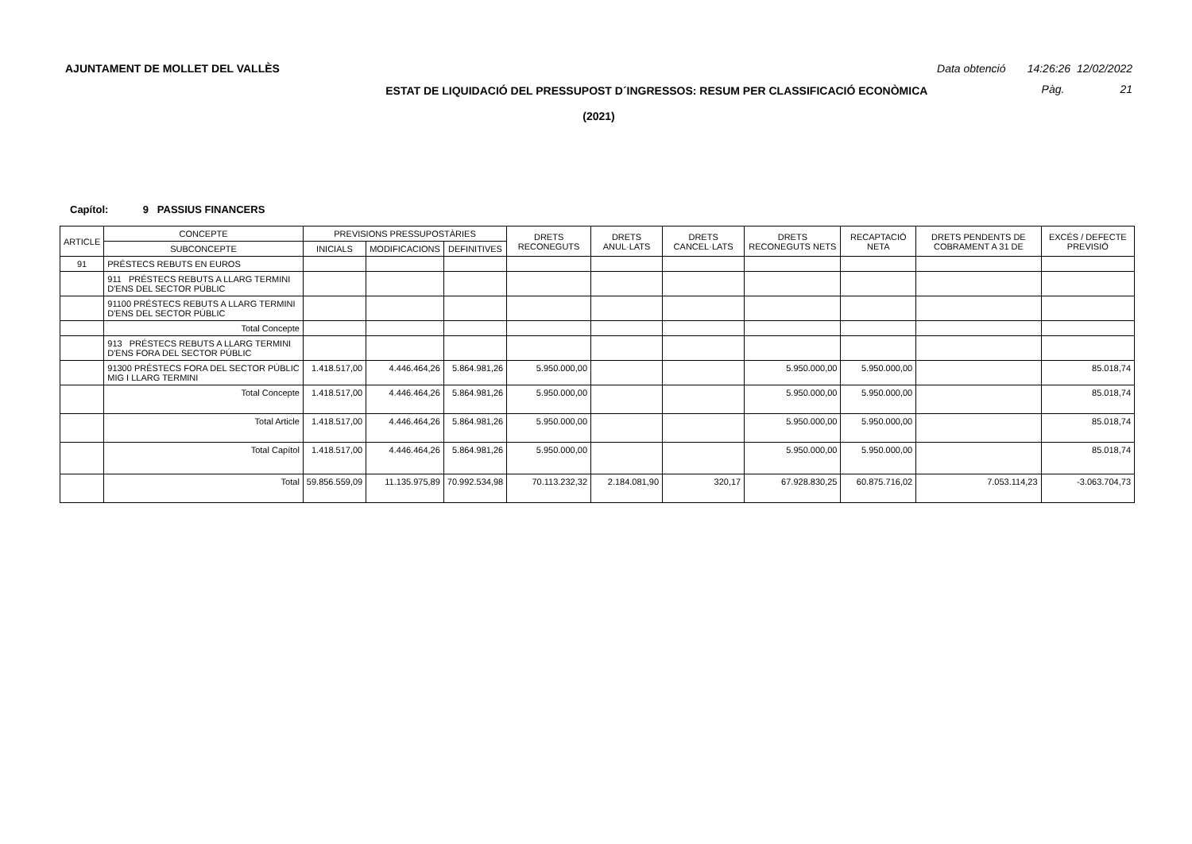AJUNTAMENT DE MOLLET DEL VALLÈS Data obtenció 14:26:26 12/02/2022
ESTAT DE LIQUIDACIÓ DEL PRESSUPOST D´INGRESSOS: RESUM PER CLASSIFICACIÓ ECONÒMICA Pàg. 21
(2021)
Capítol: 9 PASSIUS FINANCERS
| ARTICLE | CONCEPTE | PREVISIONS PRESSUPOSTÀRIES | | | DRETS RECONEGUTS | DRETS ANUL·LATS | DRETS CANCEL·LATS | DRETS RECONEGUTS NETS | RECAPTACIÓ NETA | DRETS PENDENTS DE COBRAMENT A 31 DE | EXCÉS / DEFECTE PREVISIÓ |
| --- | --- | --- | --- | --- | --- | --- | --- | --- | --- | --- | --- |
| | SUBCONCEPTE | INICIALS | MODIFICACIONS | DEFINITIVES | | | | | | | |
| 91 | PRÉSTECS REBUTS EN EUROS | | | | | | | | | | |
| | 911 PRÉSTECS REBUTS A LLARG TERMINI D'ENS DEL SECTOR PÚBLIC | | | | | | | | | | |
| | 91100 PRÉSTECS REBUTS A LLARG TERMINI D'ENS DEL SECTOR PÚBLIC | | | | | | | | | | |
| | Total Concepte | | | | | | | | | | |
| | 913 PRÉSTECS REBUTS A LLARG TERMINI D'ENS FORA DEL SECTOR PÚBLIC | | | | | | | | | | |
| | 91300 PRÉSTECS FORA DEL SECTOR PÚBLIC MIG I LLARG TERMINI | 1.418.517,00 | 4.446.464,26 | 5.864.981,26 | 5.950.000,00 | | | 5.950.000,00 | 5.950.000,00 | | 85.018,74 |
| | Total Concepte | 1.418.517,00 | 4.446.464,26 | 5.864.981,26 | 5.950.000,00 | | | 5.950.000,00 | 5.950.000,00 | | 85.018,74 |
| | Total Article | 1.418.517,00 | 4.446.464,26 | 5.864.981,26 | 5.950.000,00 | | | 5.950.000,00 | 5.950.000,00 | | 85.018,74 |
| | Total Capítol | 1.418.517,00 | 4.446.464,26 | 5.864.981,26 | 5.950.000,00 | | | 5.950.000,00 | 5.950.000,00 | | 85.018,74 |
| | Total | 59.856.559,09 | 11.135.975,89 | 70.992.534,98 | 70.113.232,32 | 2.184.081,90 | 320,17 | 67.928.830,25 | 60.875.716,02 | 7.053.114,23 | -3.063.704,73 |